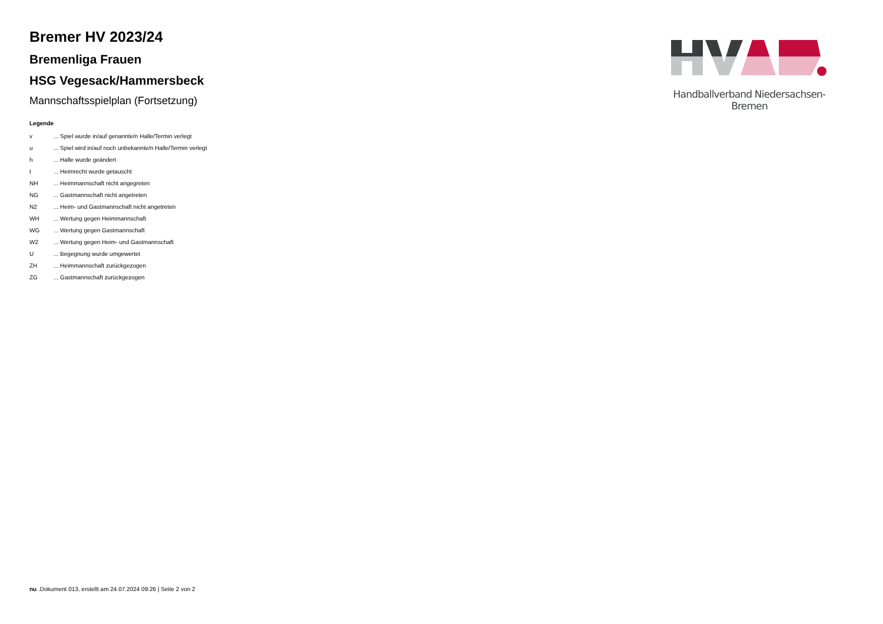Bremer HV 2023/24
Bremenliga Frauen
HSG Vegesack/Hammersbeck
Mannschaftsspielplan (Fortsetzung)
Legende
| v | ... Spiel wurde in/auf genannte/n Halle/Termin verlegt |
| u | ... Spiel wird in/auf noch unbekannte/n Halle/Termin verlegt |
| h | ... Halle wurde geändert |
| t | ... Heimrecht wurde getauscht |
| NH | ... Heimmannschaft nicht angegreten |
| NG | ... Gastmannschaft nicht angetreten |
| N2 | ... Heim- und Gastmannschaft nicht angetreten |
| WH | ... Wertung gegen Heimmannschaft |
| WG | ... Wertung gegen Gastmannschaft |
| W2 | ... Wertung gegen Heim- und Gastmannschaft |
| U | ... Begegnung wurde umgewertet |
| ZH | ... Heimmannschaft zurückgezogen |
| ZG | ... Gastmannschaft zurückgezogen |
Handballverband Niedersachsen-Bremen
nu .Dokument 013, erstellt am 24.07.2024 09:26 | Seite 2 von 2